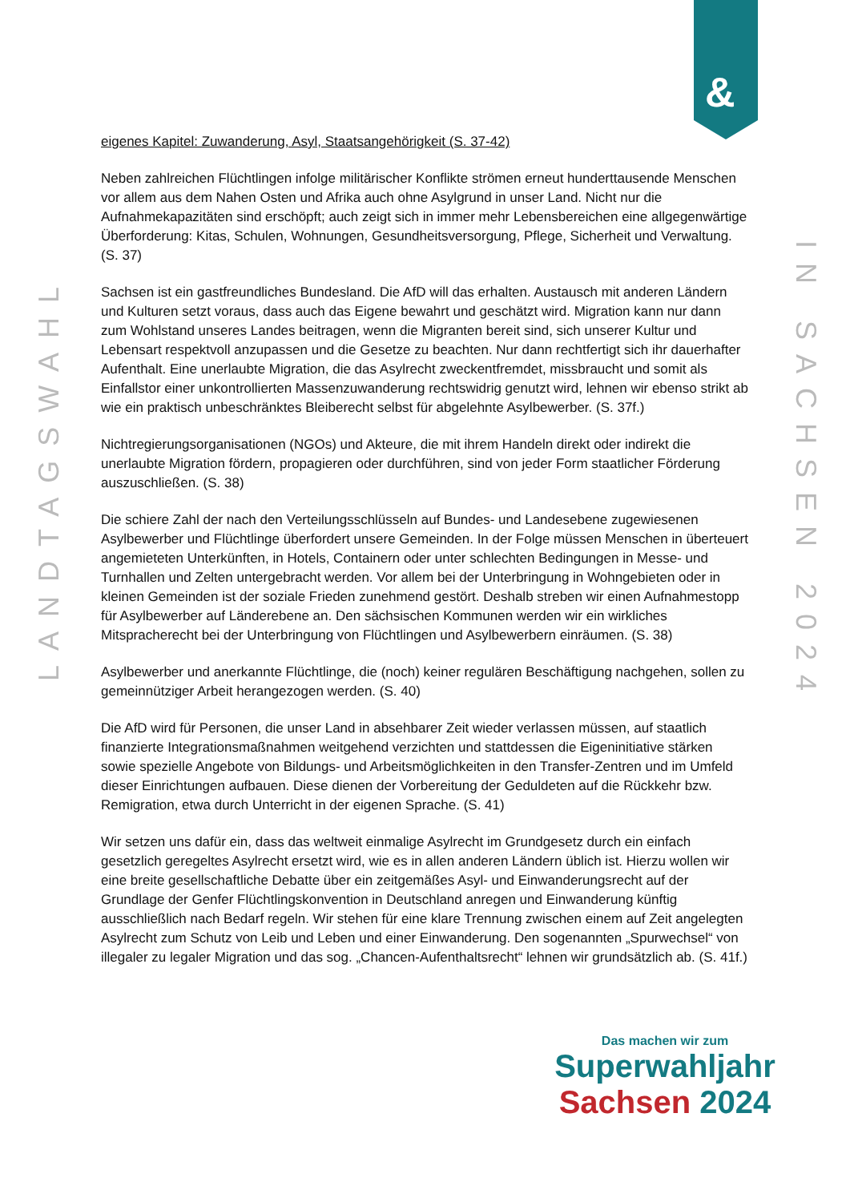&
LANDTAGSWAHL
IN SACHSEN 2024
eigenes Kapitel: Zuwanderung, Asyl, Staatsangehörigkeit (S. 37-42)
Neben zahlreichen Flüchtlingen infolge militärischer Konflikte strömen erneut hunderttausende Menschen vor allem aus dem Nahen Osten und Afrika auch ohne Asylgrund in unser Land. Nicht nur die Aufnahmekapazitäten sind erschöpft; auch zeigt sich in immer mehr Lebensbereichen eine allgegenwärtige Überforderung: Kitas, Schulen, Wohnungen, Gesundheitsversorgung, Pflege, Sicherheit und Verwaltung. (S. 37)
Sachsen ist ein gastfreundliches Bundesland. Die AfD will das erhalten. Austausch mit anderen Ländern und Kulturen setzt voraus, dass auch das Eigene bewahrt und geschätzt wird. Migration kann nur dann zum Wohlstand unseres Landes beitragen, wenn die Migranten bereit sind, sich unserer Kultur und Lebensart respektvoll anzupassen und die Gesetze zu beachten. Nur dann rechtfertigt sich ihr dauerhafter Aufenthalt. Eine unerlaubte Migration, die das Asylrecht zweckentfremdet, missbraucht und somit als Einfallstor einer unkontrollierten Massenzuwanderung rechtswidrig genutzt wird, lehnen wir ebenso strikt ab wie ein praktisch unbeschränktes Bleiberecht selbst für abgelehnte Asylbewerber. (S. 37f.)
Nichtregierungsorganisationen (NGOs) und Akteure, die mit ihrem Handeln direkt oder indirekt die unerlaubte Migration fördern, propagieren oder durchführen, sind von jeder Form staatlicher Förderung auszuschließen. (S. 38)
Die schiere Zahl der nach den Verteilungsschlüsseln auf Bundes- und Landesebene zugewiesenen Asylbewerber und Flüchtlinge überfordert unsere Gemeinden. In der Folge müssen Menschen in überteuert angemieteten Unterkünften, in Hotels, Containern oder unter schlechten Bedingungen in Messe- und Turnhallen und Zelten untergebracht werden. Vor allem bei der Unterbringung in Wohngebieten oder in kleinen Gemeinden ist der soziale Frieden zunehmend gestört. Deshalb streben wir einen Aufnahmestopp für Asylbewerber auf Länderebene an. Den sächsischen Kommunen werden wir ein wirkliches Mitspracherecht bei der Unterbringung von Flüchtlingen und Asylbewerbern einräumen. (S. 38)
Asylbewerber und anerkannte Flüchtlinge, die (noch) keiner regulären Beschäftigung nachgehen, sollen zu gemeinnütziger Arbeit herangezogen werden. (S. 40)
Die AfD wird für Personen, die unser Land in absehbarer Zeit wieder verlassen müssen, auf staatlich finanzierte Integrationsmaßnahmen weitgehend verzichten und stattdessen die Eigeninitiative stärken sowie spezielle Angebote von Bildungs- und Arbeitsmöglichkeiten in den Transfer-Zentren und im Umfeld dieser Einrichtungen aufbauen. Diese dienen der Vorbereitung der Geduldeten auf die Rückkehr bzw. Remigration, etwa durch Unterricht in der eigenen Sprache. (S. 41)
Wir setzen uns dafür ein, dass das weltweit einmalige Asylrecht im Grundgesetz durch ein einfach gesetzlich geregeltes Asylrecht ersetzt wird, wie es in allen anderen Ländern üblich ist. Hierzu wollen wir eine breite gesellschaftliche Debatte über ein zeitgemäßes Asyl- und Einwanderungsrecht auf der Grundlage der Genfer Flüchtlingskonvention in Deutschland anregen und Einwanderung künftig ausschließlich nach Bedarf regeln. Wir stehen für eine klare Trennung zwischen einem auf Zeit angelegten Asylrecht zum Schutz von Leib und Leben und einer Einwanderung. Den sogenannten „Spurwechsel“ von illegaler zu legaler Migration und das sog. „Chancen-Aufenthaltsrecht“ lehnen wir grundsätzlich ab. (S. 41f.)
Das machen wir zum
Superwahljahr
Sachsen 2024